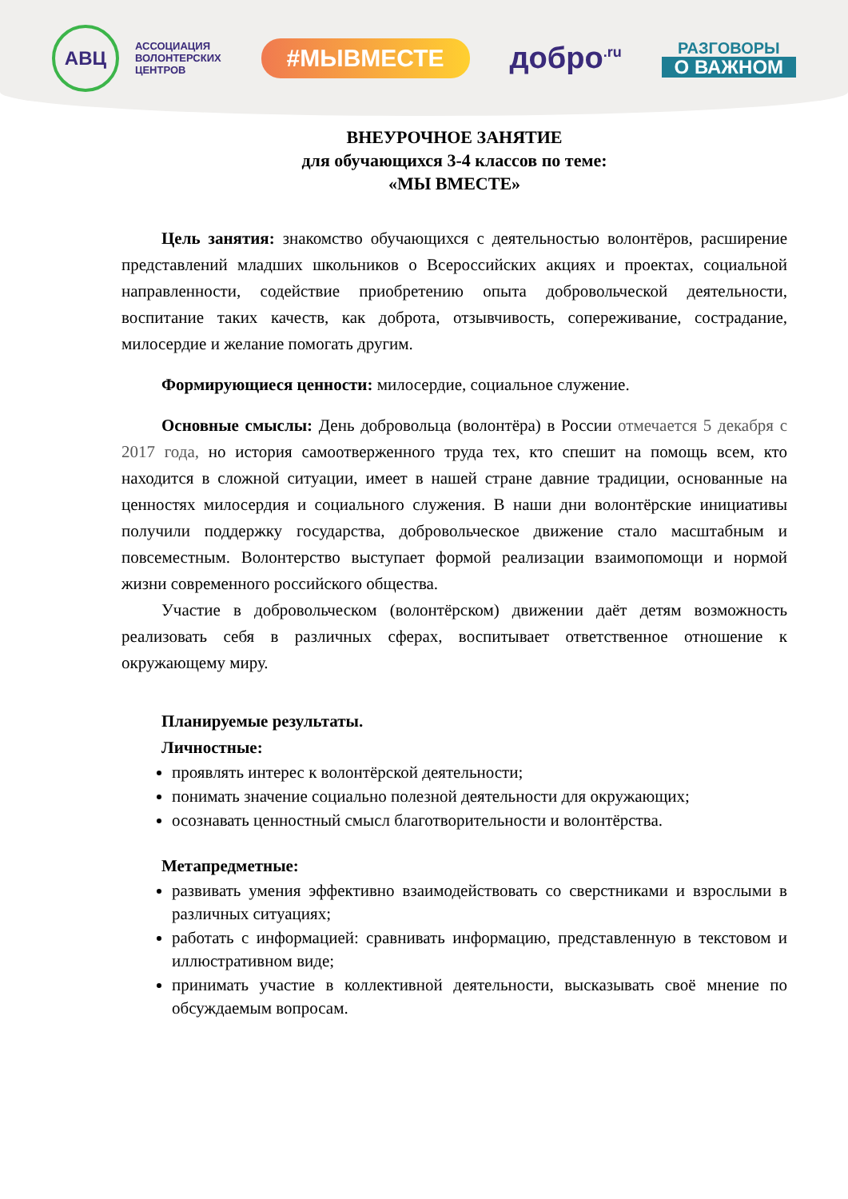АВЦ
АССОЦИАЦИЯ
ВОЛОНТЕРСКИХ
ЦЕНТРОВ
#МЫВМЕСТЕ
добро<sup>.ru</sup>
РАЗГОВОРЫ
О ВАЖНОМ
ВНЕУРОЧНОЕ ЗАНЯТИЕ
для обучающихся 3-4 классов по теме:
«МЫ ВМЕСТЕ»
Цель занятия: знакомство обучающихся с деятельностью волонтёров, расширение представлений младших школьников о Всероссийских акциях и проектах, социальной направленности, содействие приобретению опыта добровольческой деятельности, воспитание таких качеств, как доброта, отзывчивость, сопереживание, сострадание, милосердие и желание помогать другим.
Формирующиеся ценности: милосердие, социальное служение.
Основные смыслы: День добровольца (волонтёра) в России отмечается 5 декабря с 2017 года, но история самоотверженного труда тех, кто спешит на помощь всем, кто находится в сложной ситуации, имеет в нашей стране давние традиции, основанные на ценностях милосердия и социального служения. В наши дни волонтёрские инициативы получили поддержку государства, добровольческое движение стало масштабным и повсеместным. Волонтерство выступает формой реализации взаимопомощи и нормой жизни современного российского общества.
Участие в добровольческом (волонтёрском) движении даёт детям возможность реализовать себя в различных сферах, воспитывает ответственное отношение к окружающему миру.
Планируемые результаты.
Личностные:
проявлять интерес к волонтёрской деятельности;
понимать значение социально полезной деятельности для окружающих;
осознавать ценностный смысл благотворительности и волонтёрства.
Метапредметные:
развивать умения эффективно взаимодействовать со сверстниками и взрослыми в различных ситуациях;
работать с информацией: сравнивать информацию, представленную в текстовом и иллюстративном виде;
принимать участие в коллективной деятельности, высказывать своё мнение по обсуждаемым вопросам.